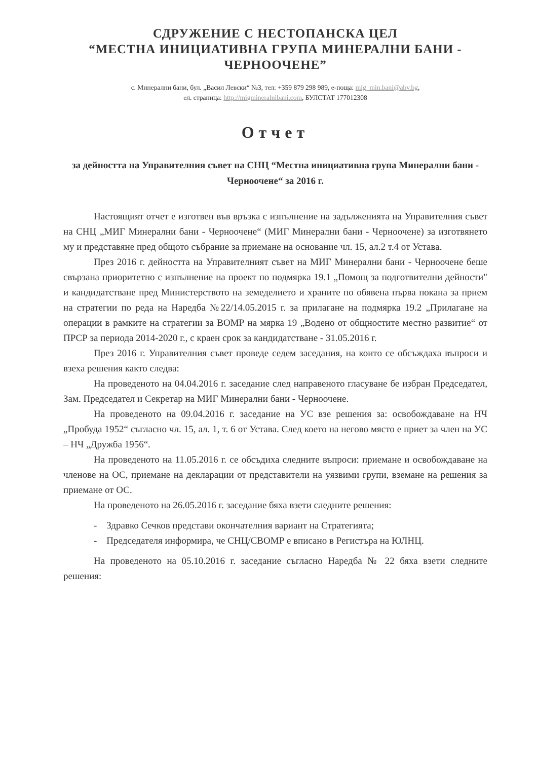СДРУЖЕНИЕ С НЕСТОПАНСКА ЦЕЛ
“МЕСТНА ИНИЦИАТИВНА ГРУПА МИНЕРАЛНИ БАНИ - ЧЕРНООЧЕНЕ”
с. Минерални бани, бул. „Васил Левски“ №3, тел: +359 879 298 989, е-поща: mig_min.bani@abv.bg,
ел. страница: http://migmineralnibani.com, БУЛСТАТ 177012308
Отчет
за дейността на Управителния съвет на СНЦ “Местна инициативна група Минерални бани - Черноочене“ за 2016 г.
Настоящият отчет е изготвен във връзка с изпълнение на задълженията на Управителния съвет на СНЦ „МИГ Минерални бани - Черноочене“ (МИГ Минерални бани - Черноочене) за изготвянето му и представяне пред общото събрание за приемане на основание чл. 15, ал.2 т.4 от Устава.
През 2016 г. дейността на Управителният съвет на МИГ Минерални бани - Черноочене беше свързана приоритетно с изпълнение на проект по подмярка 19.1 „Помощ за подготвителни дейности" и кандидатстване пред Министерството на земеделието и храните по обявена първа покана за прием на стратегии по реда на Наредба №22/14.05.2015 г. за прилагане на подмярка 19.2 „Прилагане на операции в рамките на стратегии за ВОМР на мярка 19 „Водено от общностите местно развитие“ от ПРСР за периода 2014-2020 г., с краен срок за кандидатстване - 31.05.2016 г.
През 2016 г. Управителния съвет проведе седем заседания, на които се обсъждаха въпроси и взеха решения както следва:
На проведеното на 04.04.2016 г. заседание след направеното гласуване бе избран Председател, Зам. Председател и Секретар на МИГ Минерални бани - Черноочене.
На проведеното на 09.04.2016 г. заседание на УС взе решения за: освобождаване на НЧ „Пробуда 1952“ съгласно чл. 15, ал. 1, т. 6 от Устава. След което на негово място е приет за член на УС – НЧ „Дружба 1956“.
На проведеното на 11.05.2016 г. се обсъдиха следните въпроси: приемане и освобождаване на членове на ОС, приемане на декларации от представители на уязвими групи, вземане на решения за приемане от ОС.
На проведеното на 26.05.2016 г. заседание бяха взети следните решения:
- Здравко Сечков представи окончателния вариант на Стратегията;
- Председателя информира, че СНЦ/СВОМР е вписано в Регистъра на ЮЛНЦ.
На проведеното на 05.10.2016 г. заседание съгласно Наредба № 22 бяха взети следните решения: